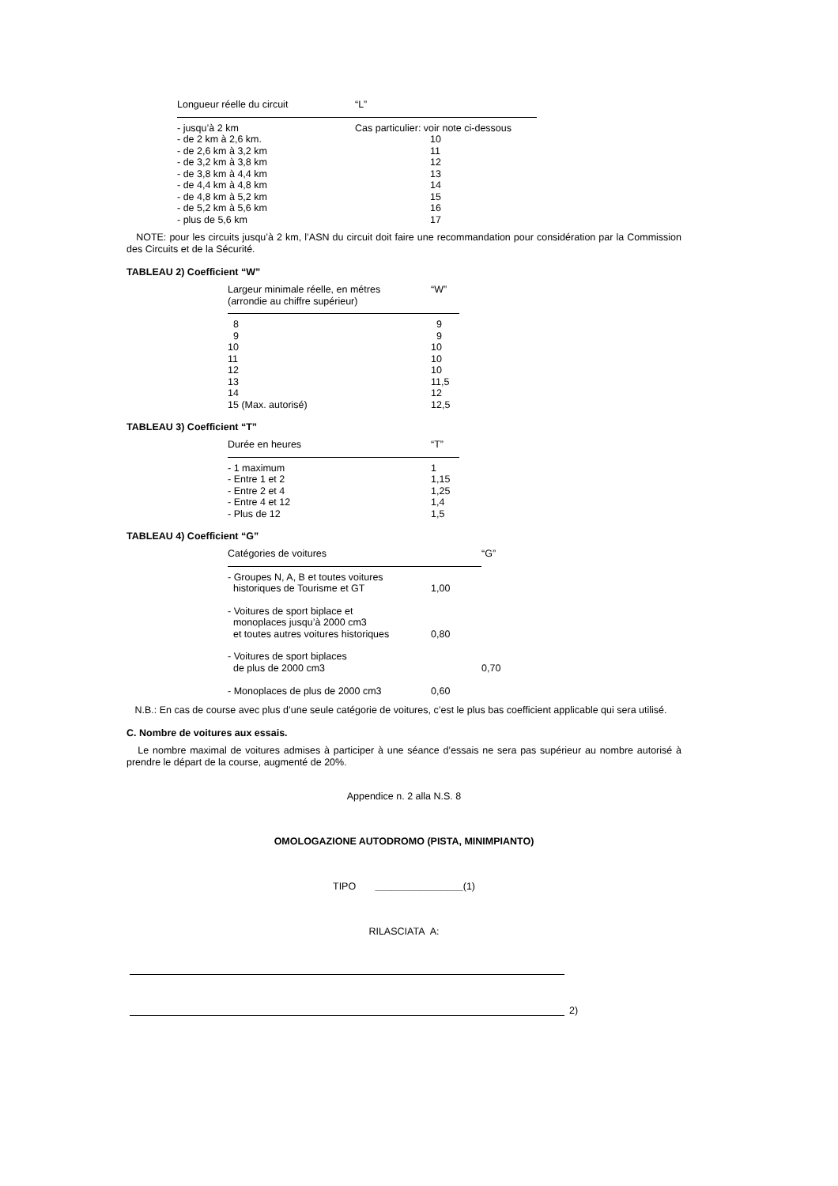| Longueur réelle du circuit | “L” |
| --- | --- |
| - jusqu’à 2 km | Cas particulier: voir note ci-dessous |
| - de 2 km à 2,6 km. | 10 |
| - de 2,6 km à 3,2 km | 11 |
| - de 3,2 km à 3,8 km | 12 |
| - de 3,8 km à 4,4 km | 13 |
| - de 4,4 km à 4,8 km | 14 |
| - de 4,8 km à 5,2 km | 15 |
| - de 5,2 km à 5,6 km | 16 |
| - plus de 5,6 km | 17 |
NOTE: pour les circuits jusqu’à 2 km, l’ASN du circuit doit faire une recommandation pour considération par la Commission des Circuits et de la Sécurité.
TABLEAU 2) Coefficient “W”
| Largeur minimale réelle, en métres (arrondie au chiffre supérieur) | “W” |
| --- | --- |
| 8 | 9 |
| 9 | 9 |
| 10 | 10 |
| 11 | 10 |
| 12 | 10 |
| 13 | 11,5 |
| 14 | 12 |
| 15 (Max. autorisé) | 12,5 |
TABLEAU 3) Coefficient “T”
| Durée en heures | “T” |
| --- | --- |
| - 1 maximum | 1 |
| - Entre 1 et 2 | 1,15 |
| - Entre 2 et 4 | 1,25 |
| - Entre 4 et 12 | 1,4 |
| - Plus de 12 | 1,5 |
TABLEAU 4) Coefficient “G”
| Catégories de voitures | | “G” |
| --- | --- | --- |
| - Groupes N, A, B et toutes voitures historiques de Tourisme et GT | 1,00 | |
| - Voitures de sport biplace et monoplaces jusqu’à 2000 cm3 et toutes autres voitures historiques | 0,80 | |
| - Voitures de sport biplaces de plus de 2000 cm3 | | 0,70 |
| - Monoplaces de plus de 2000 cm3 | 0,60 | |
N.B.: En cas de course avec plus d’une seule catégorie de voitures, c’est le plus bas coefficient applicable qui sera utilisé.
C. Nombre de voitures aux essais.
Le nombre maximal de voitures admises à participer à une séance d’essais ne sera pas supérieur au nombre autorisé à prendre le départ de la course, augmenté de 20%.
Appendice n. 2 alla N.S. 8
OMOLOGAZIONE AUTODROMO (PISTA, MINIMPIANTO)
TIPO ________________(1)
RILASCIATA A:
2)